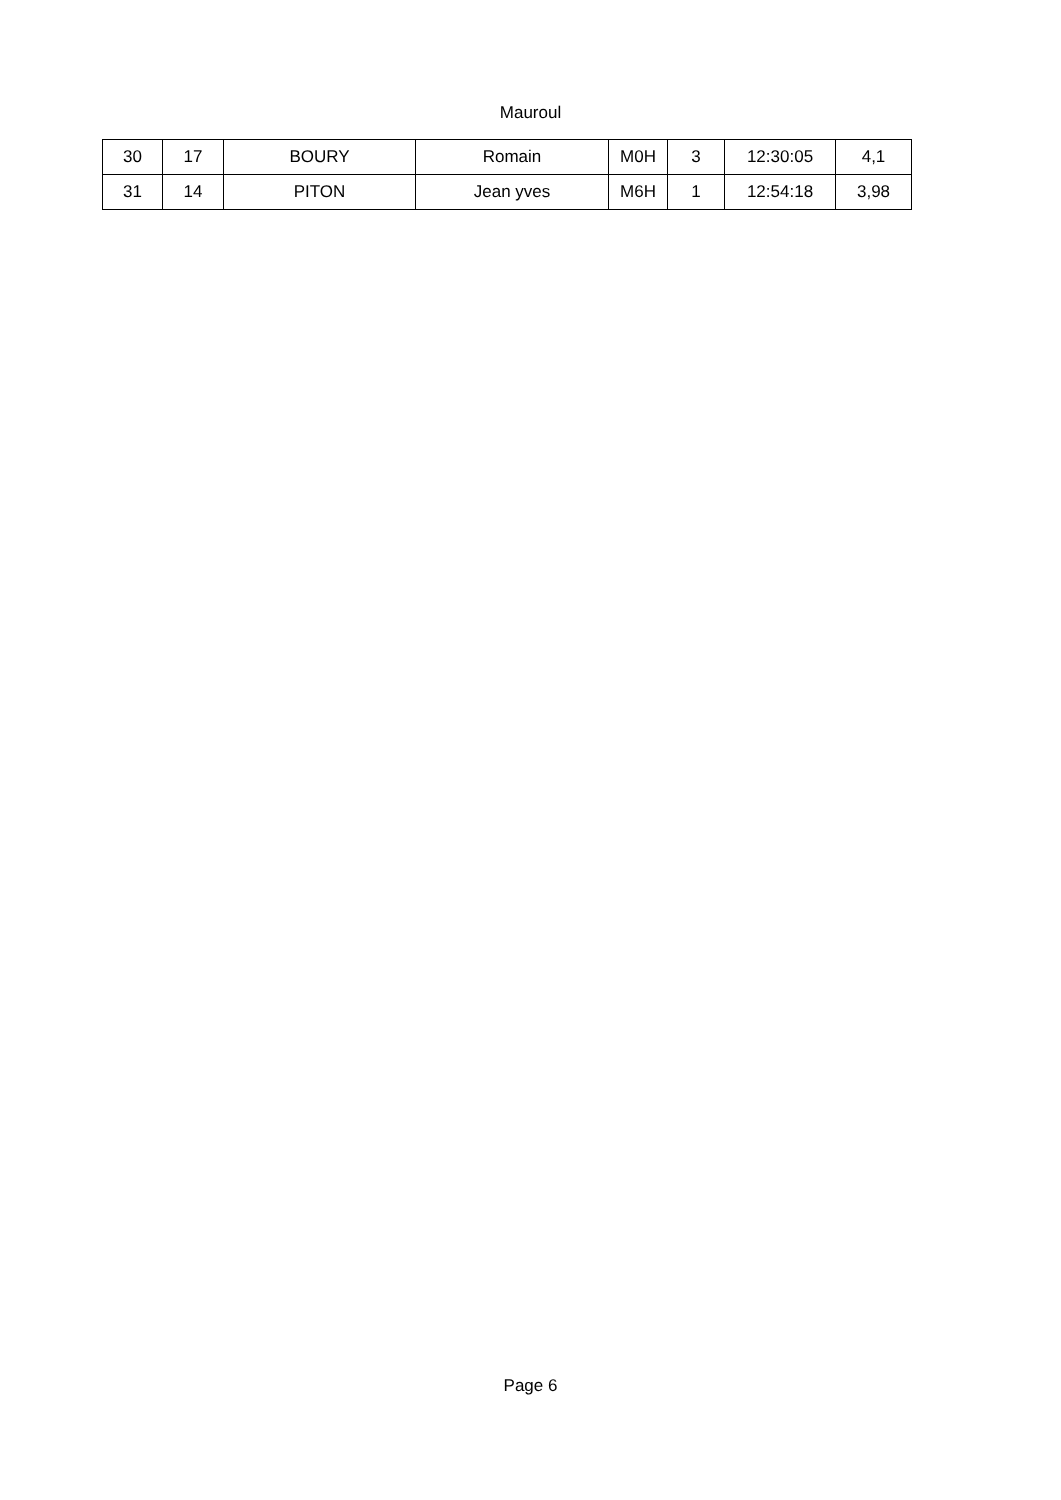Mauroul
| 30 | 17 | BOURY | Romain | M0H | 3 | 12:30:05 | 4,1 |
| 31 | 14 | PITON | Jean yves | M6H | 1 | 12:54:18 | 3,98 |
Page 6